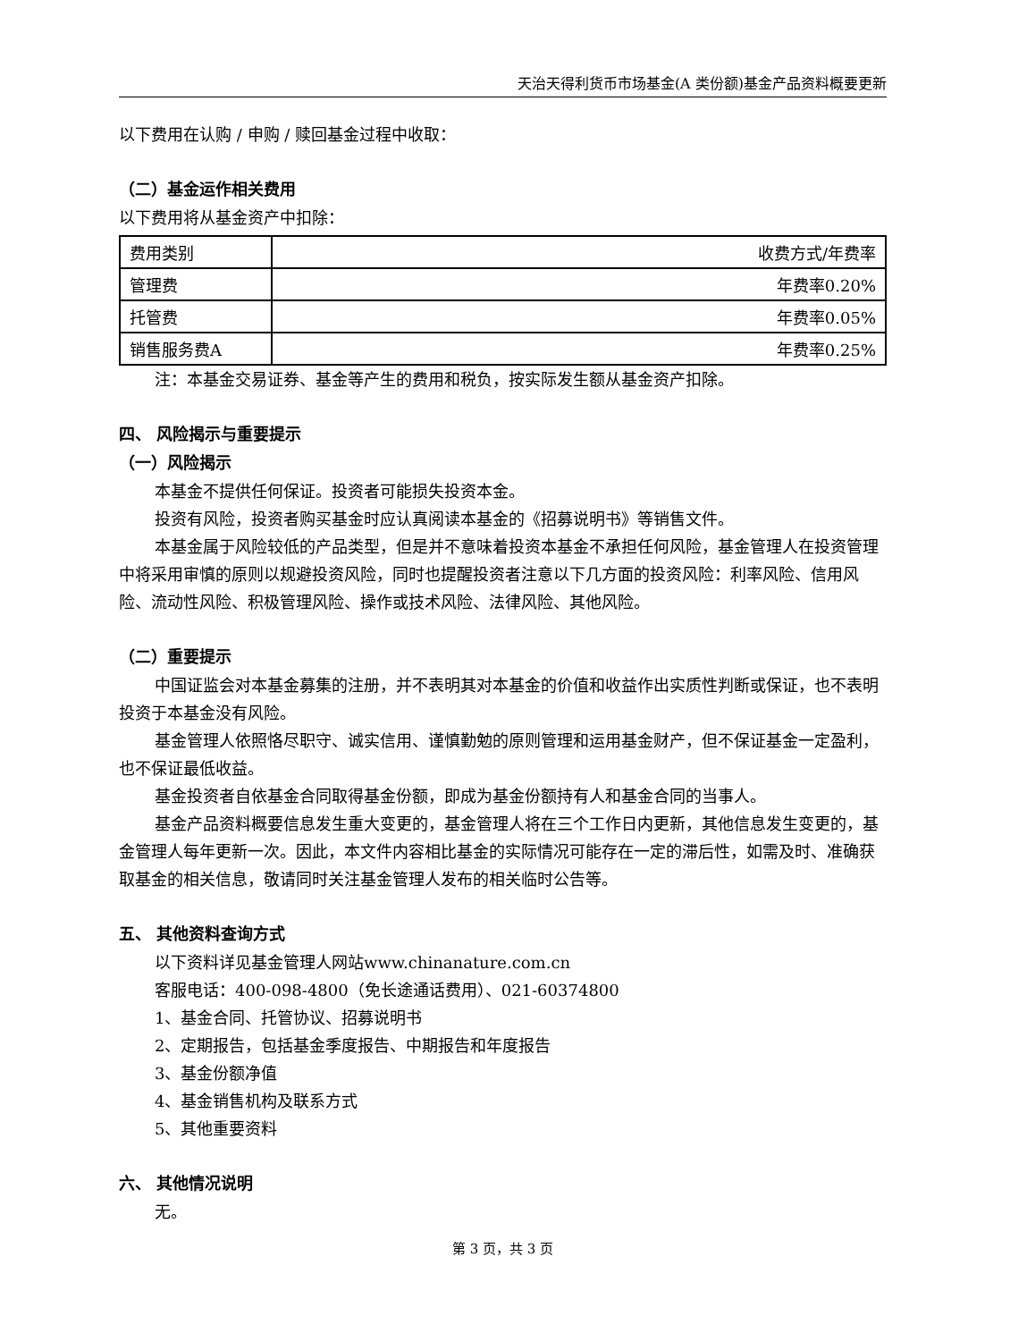天治天得利货币市场基金(A 类份额)基金产品资料概要更新
以下费用在认购 / 申购 / 赎回基金过程中收取：
（二）基金运作相关费用
以下费用将从基金资产中扣除：
| 费用类别 | 收费方式/年费率 |
| 管理费 | 年费率0.20% |
| 托管费 | 年费率0.05% |
| 销售服务费A | 年费率0.25% |
注：本基金交易证券、基金等产生的费用和税负，按实际发生额从基金资产扣除。
四、 风险揭示与重要提示
（一）风险揭示
本基金不提供任何保证。投资者可能损失投资本金。
投资有风险，投资者购买基金时应认真阅读本基金的《招募说明书》等销售文件。
本基金属于风险较低的产品类型，但是并不意味着投资本基金不承担任何风险，基金管理人在投资管理中将采用审慎的原则以规避投资风险，同时也提醒投资者注意以下几方面的投资风险：利率风险、信用风险、流动性风险、积极管理风险、操作或技术风险、法律风险、其他风险。
（二）重要提示
中国证监会对本基金募集的注册，并不表明其对本基金的价值和收益作出实质性判断或保证，也不表明投资于本基金没有风险。
基金管理人依照恪尽职守、诚实信用、谨慎勤勉的原则管理和运用基金财产，但不保证基金一定盈利，也不保证最低收益。
基金投资者自依基金合同取得基金份额，即成为基金份额持有人和基金合同的当事人。
基金产品资料概要信息发生重大变更的，基金管理人将在三个工作日内更新，其他信息发生变更的，基金管理人每年更新一次。因此，本文件内容相比基金的实际情况可能存在一定的滞后性，如需及时、准确获取基金的相关信息，敬请同时关注基金管理人发布的相关临时公告等。
五、 其他资料查询方式
以下资料详见基金管理人网站www.chinanature.com.cn
客服电话：400-098-4800（免长途通话费用）、021-60374800
1、基金合同、托管协议、招募说明书
2、定期报告，包括基金季度报告、中期报告和年度报告
3、基金份额净值
4、基金销售机构及联系方式
5、其他重要资料
六、 其他情况说明
无。
第 3 页，共 3 页